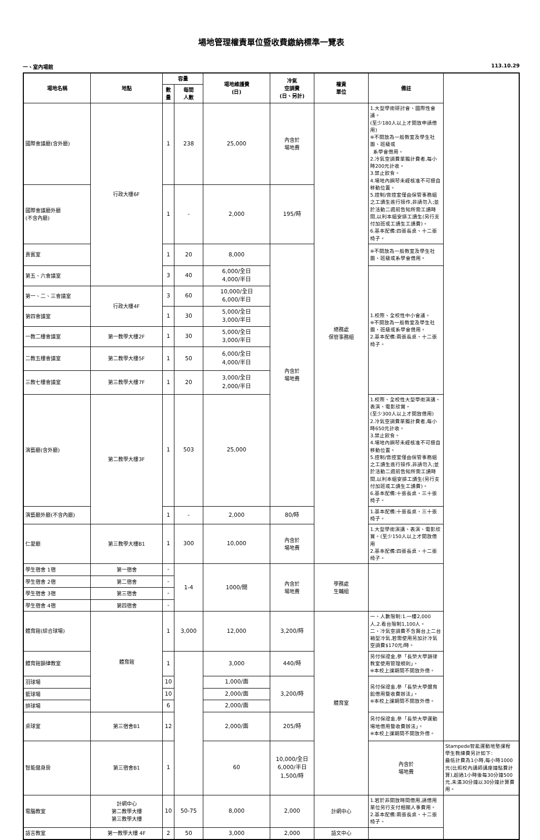場地管理權責單位暨收費繳納標準一覽表
一、室內場館 113.10.29
| 場地名稱 | 地點 | 容量 | | 場地維護費 (日) | 冷氣 空調費 (日、另計) | 權責 單位 | 備註 | |
| --- | --- | --- | --- | --- | --- | --- | --- | --- |
| | | 數量 | 每間 人數 | | | | | |
| 國際會議廳(含外廳) | 行政大樓6F | 1 | 238 | 25,000 | 內含於 場地費 | 總務處 保管事務組 | 1.大型學術研討會、國際性會議。 (至少180人以上才開放申請借用) ※不開放為一般教室及學生社團、班級或 系學會借用。 2.冷氣空調費單獨計費者,每小時200元計收。 3.禁止飲食。 4.場地內鋼琴未經核准不可擅自移動位置。 5.控制/音控室僅由保管事務組之工讀生進行操作,非請勿入;並於活動二週前告知所需工讀時間,以利本組安排工讀生(另行支付加班或工讀生工讀費)。 6.基本配備:四張長桌、十二張椅子。 | |
| 國際會議廳外廳 (不含內廳) | | 1 | - | 2,000 | 195/時 | | | |
| 貴賓室 | | 1 | 20 | 8,000 | 內含於 場地費 | | ※不開放為一般教室及學生社團、班級或系學會借用。 | |
| 第五、六會議室 | | 3 | 40 | 6,000/全日 4,000/半日 | | | 1.校際、全校性中小會議。 ※不開放為一般教室及學生社團、班級或系學會借用。 2.基本配備:兩張長桌、十二張椅子。 | |
| 第一、二、三會議室 | 行政大樓4F | 3 | 60 | 10,000/全日 6,000/半日 | | | | |
| 第四會議室 | | 1 | 30 | 5,000/全日 3,000/半日 | | | | |
| 一教二樓會議室 | 第一教學大樓2F | 1 | 30 | 5,000/全日 3,000/半日 | | | | |
| 二教五樓會議室 | 第二教學大樓5F | 1 | 50 | 6,000/全日 4,000/半日 | | | | |
| 三教七樓會議室 | 第三教學大樓7F | 1 | 20 | 3,000/全日 2,000/半日 | | | | |
| 演藝廳(含外廳) | 第二教學大樓3F | 1 | 503 | 25,000 | | | 1.校際、全校性大型學術演講、表演、電影欣賞。 (至少300人以上才開放借用) 2.冷氣空調費單獨計費者,每小時650元計收。 3.禁止飲食。 4.場地內鋼琴未經核准不可擅自移動位置。 5.控制/音控室僅由保管事務組之工讀生進行操作,非請勿入;並於活動二週前告知所需工讀時間,以利本組安排工讀生(另行支付加班或工讀生工讀費)。 6.基本配備:十張長桌、三十張椅子。 | |
| 演藝廳外廳(不含內廳) | | 1 | - | 2,000 | 80/時 | | 1.基本配備:十張長桌、三十張椅子。 | |
| 仁愛廳 | 第三教學大樓B1 | 1 | 300 | 10,000 | 內含於 場地費 | | 1.大型學術演講、表演、電影欣賞。(至少150人以上才開放借用 2.基本配備:四張長桌、十二張椅子。 | |
| 學生宿舍 1宿 | 第一宿舍 | - | 1-4 | 1000/間 | 內含於 場地費 | 學務處 生輔組 | | |
| 學生宿舍 2宿 | 第二宿舍 | - | | | | | | |
| 學生宿舍 3宿 | 第三宿舍 | - | | | | | | |
| 學生宿舍 4宿 | 第四宿舍 | - | | | | | | |
| 體育館(綜合球場) | 體育館 | 1 | 3,000 | 12,000 | 3,200/時 | 體育室 | 一、人數限制:1.一樓2,000人,2.看台限制1,100人。 二、冷氣空調費不含舞台上二台箱型冷氣,若需使用另加計冷氣空調費$170元/時。 | |
| 體育館韻律教室 | | 1 | | 3,000 | 440/時 | | 另付保證金,參「長榮大學韻律教室使用管理規則」。 ※本校上課期間不開放外借。 | |
| 羽球場 | | 10 | | 1,000/面 | 3,200/時 | | 另付保證金,參「長榮大學體育館借用暨收費辦法」。 ※本校上課期間不開放外借。 | |
| 籃球場 | | 10 | | 2,000/面 | | | | |
| 排球場 | | 6 | | 2,000/面 | | | | |
| 桌球室 | 第三宿舍B1 | 12 | | 2,000/面 | 205/時 | | 另付保證金,參「長榮大學運動場地借用暨收費辦法」。 ※本校上課期間不開放外借。 | |
| 智能健身房 | 第三宿舍B1 | 1 | | 60 | 10,000/全日 6,000/半日 1,500/時 | | 內含於 場地費 | Stampede智能運動地墊課程 學生教練費另計如下: 最低計費為1小時,每小時1000元(比照校內講師講座鐘點費計算),超過1小時後每30分鐘500元,未滿30分鐘以30分鐘計算費用。 |
| 電腦教室 | 計網中心 第二教學大樓 第三教學大樓 | 10 | 50-75 | 8,000 | 2,000 | 計網中心 | 1.若於非開放時間借用,請借用單位另行支付相關人事費用。 2.基本配備:兩張長桌、十二張椅子。 | |
| 語言教室 | 第一教學大樓 4F | 2 | 50 | 3,000 | 2,000 | 語文中心 | | |